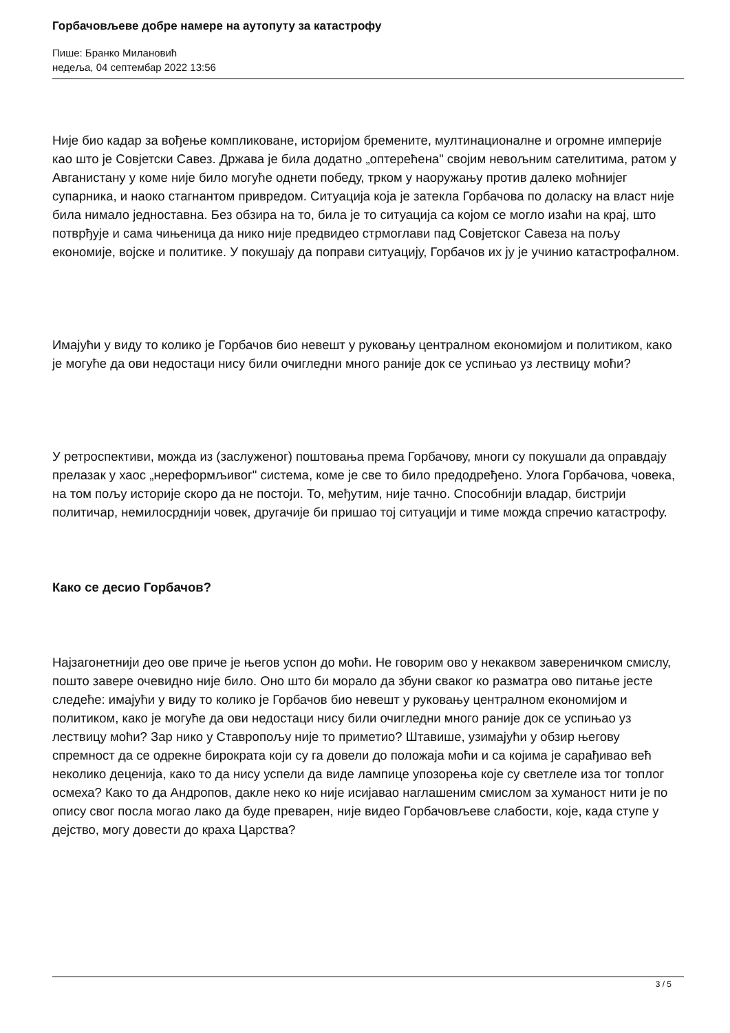Горбачовљеве добре намере на аутопуту за катастрофу
Пише: Бранко Милановић
недеља, 04 септембар 2022 13:56
Није био кадар за вођење компликоване, историјом бремените, мултинационалне и огромне империје као што је Совјетски Савез. Држава је била додатно „оптерећена" својим невољним сателитима, ратом у Авганистану у коме није било могуће однети победу, трком у наоружању против далеко моћнијег супарника, и наоко стагнантом привредом. Ситуација која је затекла Горбачова по доласку на власт није била нимало једноставна. Без обзира на то, била је то ситуација са којом се могло изаћи на крај, што потврђује и сама чињеница да нико није предвидео стрмоглави пад Совјетског Савеза на пољу економије, војске и политике. У покушају да поправи ситуацију, Горбачов их ју је учинио катастрофалном.
Имајући у виду то колико је Горбачов био невешт у руковању централном економијом и политиком, како је могуће да ови недостаци нису били очигледни много раније док се успињао уз лествицу моћи?
У ретроспективи, можда из (заслуженог) поштовања према Горбачову, многи су покушали да оправдају прелазак у хаос „нереформљивог" система, коме је све то било предодређено. Улога Горбачова, човека, на том пољу историје скоро да не постоји. То, међутим, није тачно. Способнији владар, бистрији политичар, немилосрднији човек, другачије би пришао тој ситуацији и тиме можда спречио катастрофу.
Како се десио Горбачов?
Најзагонетнији део ове приче је његов успон до моћи. Не говорим ово у некаквом завереничком смислу, пошто завере очевидно није било. Оно што би морало да збуни сваког ко разматра ово питање јесте следеће: имајући у виду то колико је Горбачов био невешт у руковању централном економијом и политиком, како је могуће да ови недостаци нису били очигледни много раније док се успињао уз лествицу моћи? Зар нико у Ставропољу није то приметио? Штавише, узимајући у обзир његову спремност да се одрекне бирократа који су га довели до положаја моћи и са којима је сарађивао већ неколико деценија, како то да нису успели да виде лампице упозорења које су светлеле иза тог топлог осмеха? Како то да Андропов, дакле неко ко није исијавао наглашеним смислом за хуманост нити је по опису свог посла могао лако да буде преварен, није видео Горбачовљеве слабости, које, када ступе у дејство, могу довести до краха Царства?
3 / 5